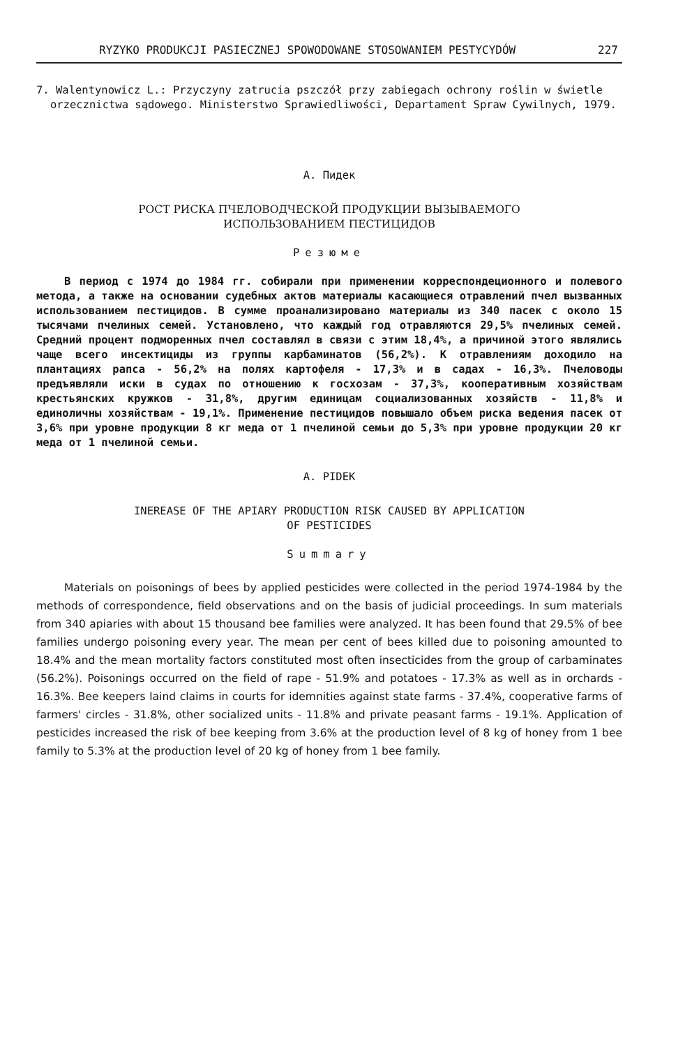RYZYKO PRODUKCJI PASIECZNEJ SPOWODOWANE STOSOWANIEM PESTYCYDÓW 227
7. Walentynowicz L.: Przyczyny zatrucia pszczół przy zabiegach ochrony roślin w świetle orzecznictwa sądowego. Ministerstwo Sprawiedliwości, Departament Spraw Cywilnych, 1979.
А. Пидек
РОСТ РИСКА ПЧЕЛОВОДЧЕСКОЙ ПРОДУКЦИИ ВЫЗЫВАЕМОГО
ИСПОЛЬЗОВАНИЕМ ПЕСТИЦИДОВ
Резюме
В период с 1974 до 1984 гг. собирали при применении корреспондеционного и полевого метода, а также на основании судебных актов материалы касающиеся отравлений пчел вызванных использованием пестицидов. В сумме проанализировано материалы из 340 пасек с около 15 тысячами пчелиных семей. Установлено, что каждый год отравляются 29,5% пчелиных семей. Средний процент подморенных пчел составлял в связи с этим 18,4%, а причиной этого являлись чаще всего инсектициды из группы карбаминатов (56,2%). К отравлениям доходило на плантациях рапса - 56,2% на полях картофеля - 17,3% и в садах - 16,3%. Пчеловоды предъявляли иски в судах по отношению к госхозам - 37,3%, кооперативным хозяйствам крестьянских кружков - 31,8%, другим единицам социализованных хозяйств - 11,8% и единоличны хозяйствам - 19,1%. Применение пестицидов повышало объем риска ведения пасек от 3,6% при уровне продукции 8 кг меда от 1 пчелиной семьи до 5,3% при уровне продукции 20 кг меда от 1 пчелиной семьи.
A. PIDEK
INEREASE OF THE APIARY PRODUCTION RISK CAUSED BY APPLICATION
OF PESTICIDES
Summary
Materials on poisonings of bees by applied pesticides were collected in the period 1974-1984 by the methods of correspondence, field observations and on the basis of judicial proceedings. In sum materials from 340 apiaries with about 15 thousand bee families were analyzed. It has been found that 29.5% of bee families undergo poisoning every year. The mean per cent of bees killed due to poisoning amounted to 18.4% and the mean mortality factors constituted most often insecticides from the group of carbaminates (56.2%). Poisonings occurred on the field of rape - 51.9% and potatoes - 17.3% as well as in orchards - 16.3%. Bee keepers laind claims in courts for idemnities against state farms - 37.4%, cooperative farms of farmers' circles - 31.8%, other socialized units - 11.8% and private peasant farms - 19.1%. Application of pesticides increased the risk of bee keeping from 3.6% at the production level of 8 kg of honey from 1 bee family to 5.3% at the production level of 20 kg of honey from 1 bee family.